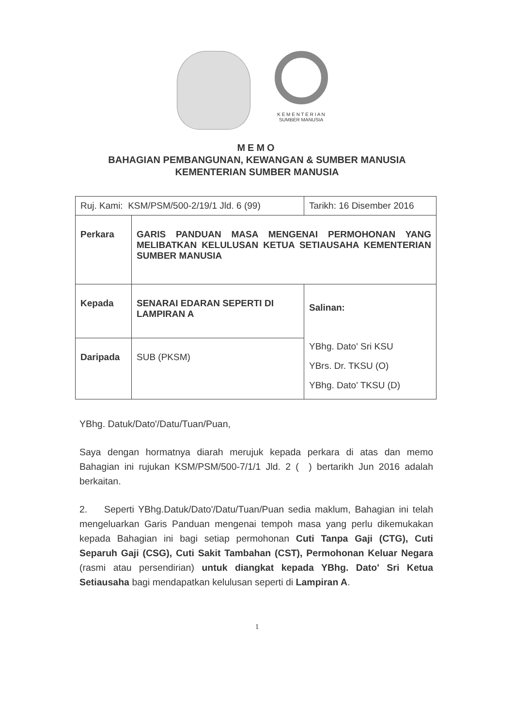K E M E N T E R I A N
SUMBER MANUSIA
MEMO
BAHAGIAN PEMBANGUNAN, KEWANGAN & SUMBER MANUSIA
KEMENTERIAN SUMBER MANUSIA
| Ruj. Kami: KSM/PSM/500-2/19/1 Jld. 6 (99) | | Tarikh: 16 Disember 2016 |
| Perkara | GARIS PANDUAN MASA MENGENAI PERMOHONAN YANG MELIBATKAN KELULUSAN KETUA SETIAUSAHA KEMENTERIAN SUMBER MANUSIA | |
| Kepada | SENARAI EDARAN SEPERTI DI LAMPIRAN A | Salinan: YBhg. Dato' Sri KSU YBrs. Dr. TKSU (O) YBhg. Dato' TKSU (D) |
| Daripada | SUB (PKSM) | |
YBhg. Datuk/Dato'/Datu/Tuan/Puan,
Saya dengan hormatnya diarah merujuk kepada perkara di atas dan memo Bahagian ini rujukan KSM/PSM/500-7/1/1 Jld. 2 ( ) bertarikh Jun 2016 adalah berkaitan.
2. Seperti YBhg.Datuk/Dato'/Datu/Tuan/Puan sedia maklum, Bahagian ini telah mengeluarkan Garis Panduan mengenai tempoh masa yang perlu dikemukakan kepada Bahagian ini bagi setiap permohonan Cuti Tanpa Gaji (CTG), Cuti Separuh Gaji (CSG), Cuti Sakit Tambahan (CST), Permohonan Keluar Negara (rasmi atau persendirian) untuk diangkat kepada YBhg. Dato' Sri Ketua Setiausaha bagi mendapatkan kelulusan seperti di Lampiran A.
1